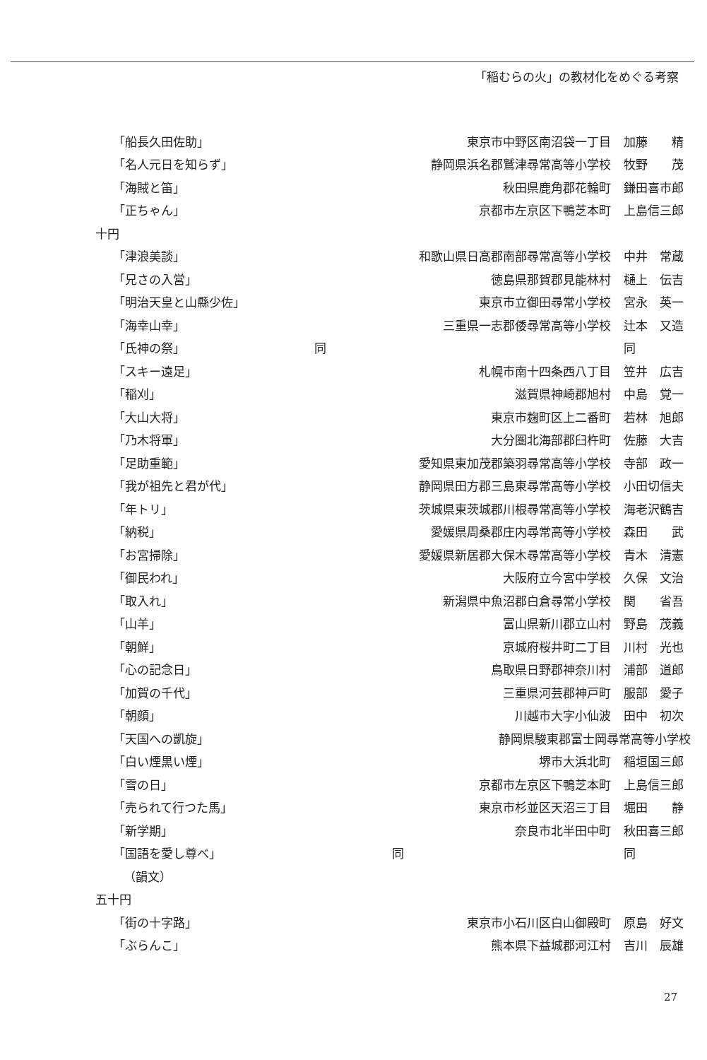「稲むらの火」の教材化をめぐる考察
| 「船長久田佐助」 | 東京市中野区南沼袋一丁目 | 加藤 精 |
| 「名人元日を知らず」 | 静岡県浜名郡鷲津尋常高等小学校 | 牧野 茂 |
| 「海賊と笛」 | 秋田県鹿角郡花輪町 | 鎌田喜市郎 |
| 「正ちゃん」 | 京都市左京区下鴨芝本町 | 上島信三郎 |
| 十円 | | |
| 「津浪美談」 | 和歌山県日高郡南部尋常高等小学校 | 中井 常蔵 |
| 「兄さの入営」 | 徳島県那賀郡見能林村 | 樋上 伝吉 |
| 「明治天皇と山縣少佐」 | 東京市立御田尋常小学校 | 宮永 英一 |
| 「海幸山幸」 | 三重県一志郡倭尋常高等小学校 | 辻本 又造 |
| 「氏神の祭」 | 同 | 同 |
| 「スキー遠足」 | 札幌市南十四条西八丁目 | 笠井 広吉 |
| 「稲刈」 | 滋賀県神崎郡旭村 | 中島 覚一 |
| 「大山大将」 | 東京市麹町区上二番町 | 若林 旭郎 |
| 「乃木将軍」 | 大分圏北海部郡臼杵町 | 佐藤 大吉 |
| 「足助重範」 | 愛知県東加茂郡築羽尋常高等小学校 | 寺部 政一 |
| 「我が祖先と君が代」 | 静岡県田方郡三島東尋常高等小学校 | 小田切信夫 |
| 「年トリ」 | 茨城県東茨城郡川根尋常高等小学校 | 海老沢鶴吉 |
| 「納税」 | 愛媛県周桑郡庄内尋常高等小学校 | 森田 武 |
| 「お宮掃除」 | 愛媛県新居郡大保木尋常高等小学校 | 青木 清憲 |
| 「御民われ」 | 大阪府立今宮中学校 | 久保 文治 |
| 「取入れ」 | 新潟県中魚沼郡白倉尋常小学校 | 関 省吾 |
| 「山羊」 | 富山県新川郡立山村 | 野島 茂義 |
| 「朝鮮」 | 京城府桜井町二丁目 | 川村 光也 |
| 「心の記念日」 | 鳥取県日野郡神奈川村 | 浦部 道郎 |
| 「加賀の千代」 | 三重県河芸郡神戸町 | 服部 愛子 |
| 「朝顔」 | 川越市大字小仙波 | 田中 初次 |
| 「天国への凱旋」 | 静岡県駿東郡富士岡尋常高等小学校 | |
| 「白い煙黒い煙」 | 堺市大浜北町 | 稲垣国三郎 |
| 「雪の日」 | 京都市左京区下鴨芝本町 | 上島信三郎 |
| 「売られて行つた馬」 | 東京市杉並区天沼三丁目 | 堀田 静 |
| 「新学期」 | 奈良市北半田中町 | 秋田喜三郎 |
| 「国語を愛し尊べ」 | 同 | 同 |
| （韻文） | | |
| 五十円 | | |
| 「街の十字路」 | 東京市小石川区白山御殿町 | 原島 好文 |
| 「ぶらんこ」 | 熊本県下益城郡河江村 | 吉川 辰雄 |
27